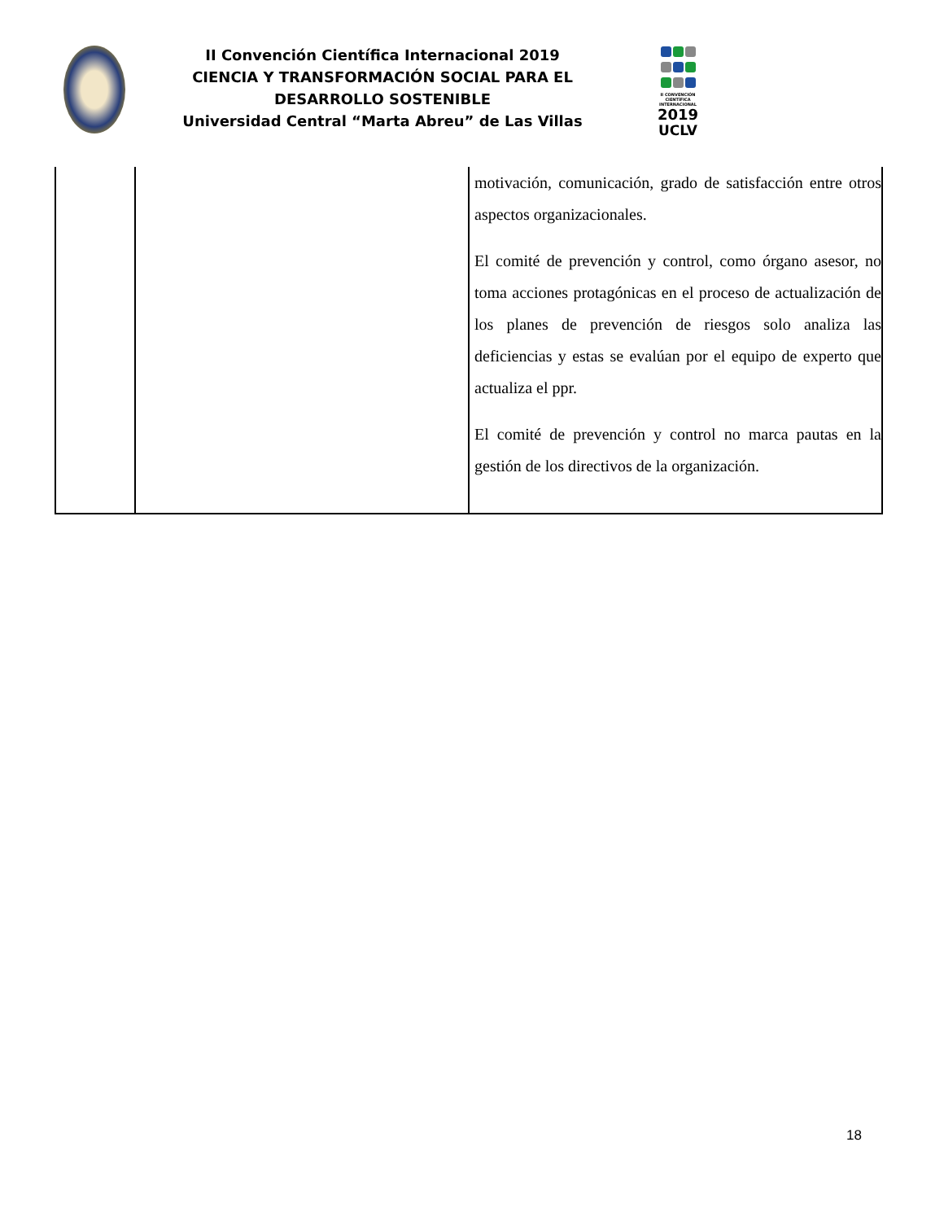II Convención Científica Internacional 2019
CIENCIA Y TRANSFORMACIÓN SOCIAL PARA EL DESARROLLO SOSTENIBLE
Universidad Central “Marta Abreu” de Las Villas
II CONVENCIÓN CIENTÍFICA INTERNACIONAL
2019
UCLV
| | | motivación, comunicación, grado de satisfacción entre otros aspectos organizacionales. El comité de prevención y control, como órgano asesor, no toma acciones protagónicas en el proceso de actualización de los planes de prevención de riesgos solo analiza las deficiencias y estas se evalúan por el equipo de experto que actualiza el ppr. El comité de prevención y control no marca pautas en la gestión de los directivos de la organización. |
18